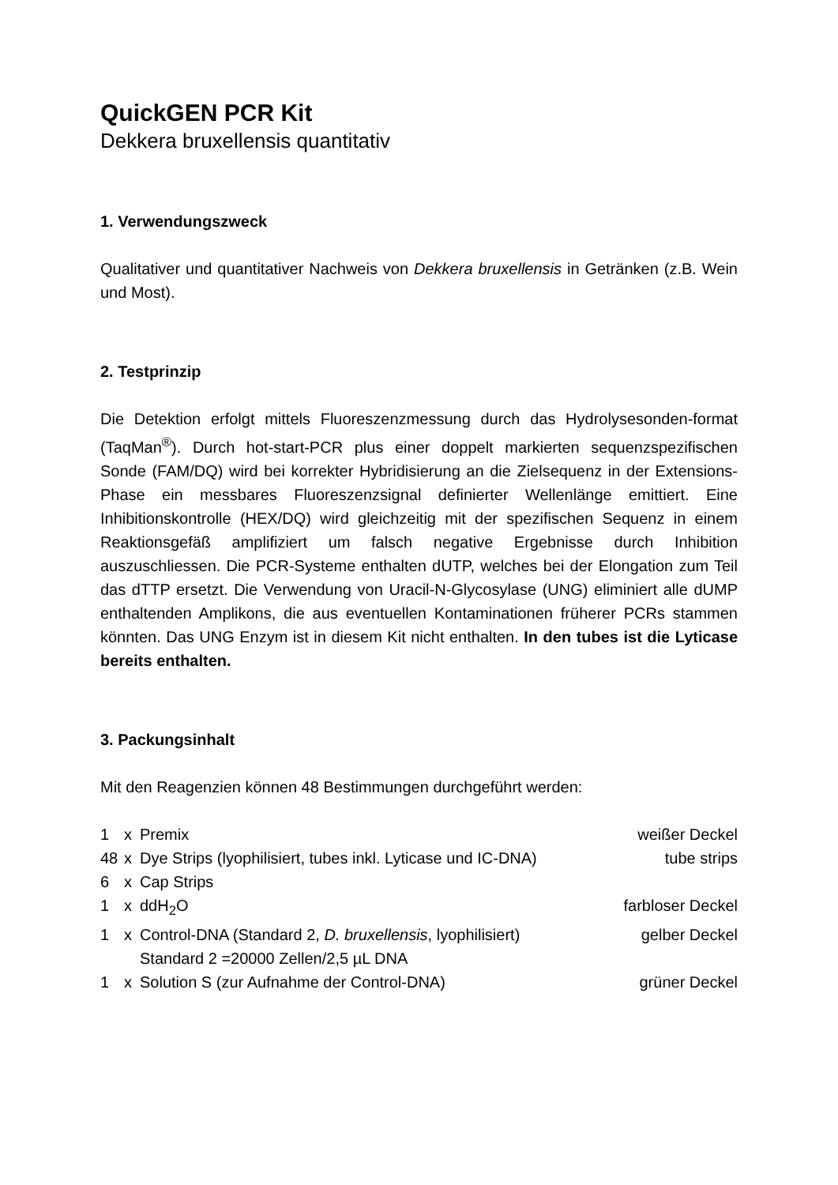QuickGEN PCR Kit
Dekkera bruxellensis quantitativ
1. Verwendungszweck
Qualitativer und quantitativer Nachweis von Dekkera bruxellensis in Getränken (z.B. Wein und Most).
2. Testprinzip
Die Detektion erfolgt mittels Fluoreszenzmessung durch das Hydrolysesonden-format (TaqMan<sup>®</sup>). Durch hot-start-PCR plus einer doppelt markierten sequenzspezifischen Sonde (FAM/DQ) wird bei korrekter Hybridisierung an die Zielsequenz in der Extensions-Phase ein messbares Fluoreszenzsignal definierter Wellenlänge emittiert. Eine Inhibitionskontrolle (HEX/DQ) wird gleichzeitig mit der spezifischen Sequenz in einem Reaktionsgefäß amplifiziert um falsch negative Ergebnisse durch Inhibition auszuschliessen. Die PCR-Systeme enthalten dUTP, welches bei der Elongation zum Teil das dTTP ersetzt. Die Verwendung von Uracil-N-Glycosylase (UNG) eliminiert alle dUMP enthaltenden Amplikons, die aus eventuellen Kontaminationen früherer PCRs stammen könnten. Das UNG Enzym ist in diesem Kit nicht enthalten. In den tubes ist die Lyticase bereits enthalten.
3. Packungsinhalt
Mit den Reagenzien können 48 Bestimmungen durchgeführt werden:
| 1 | x | Premix | weißer Deckel |
| 48 | x | Dye Strips (lyophilisiert, tubes inkl. Lyticase und IC-DNA) | tube strips |
| 6 | x | Cap Strips | |
| 1 | x | ddH<sub>2</sub>O | farbloser Deckel |
| 1 | x | Control-DNA (Standard 2, D. bruxellensis , lyophilisiert) Standard 2 =20000 Zellen/2,5 µL DNA | gelber Deckel |
| 1 | x | Solution S (zur Aufnahme der Control-DNA) | grüner Deckel |